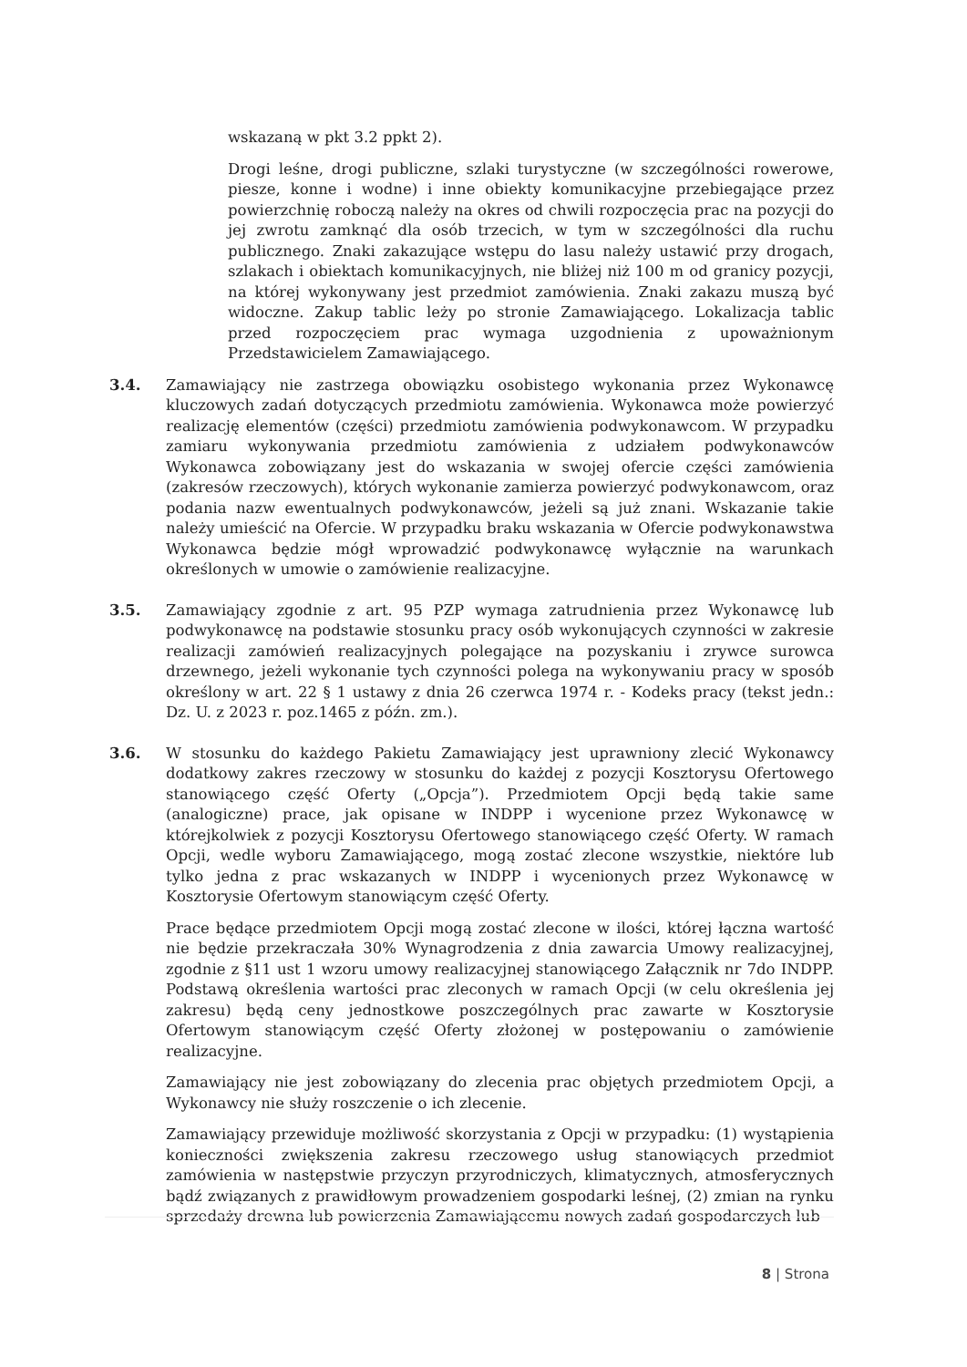wskazaną w pkt 3.2 ppkt 2).
Drogi leśne, drogi publiczne, szlaki turystyczne (w szczególności rowerowe, piesze, konne i wodne) i inne obiekty komunikacyjne przebiegające przez powierzchnię roboczą należy na okres od chwili rozpoczęcia prac na pozycji do jej zwrotu zamknąć dla osób trzecich, w tym w szczególności dla ruchu publicznego. Znaki zakazujące wstępu do lasu należy ustawić przy drogach, szlakach i obiektach komunikacyjnych, nie bliżej niż 100 m od granicy pozycji, na której wykonywany jest przedmiot zamówienia. Znaki zakazu muszą być widoczne. Zakup tablic leży po stronie Zamawiającego. Lokalizacja tablic przed rozpoczęciem prac wymaga uzgodnienia z upoważnionym Przedstawicielem Zamawiającego.
3.4. Zamawiający nie zastrzega obowiązku osobistego wykonania przez Wykonawcę kluczowych zadań dotyczących przedmiotu zamówienia. Wykonawca może powierzyć realizację elementów (części) przedmiotu zamówienia podwykonawcom. W przypadku zamiaru wykonywania przedmiotu zamówienia z udziałem podwykonawców Wykonawca zobowiązany jest do wskazania w swojej ofercie części zamówienia (zakresów rzeczowych), których wykonanie zamierza powierzyć podwykonawcom, oraz podania nazw ewentualnych podwykonawców, jeżeli są już znani. Wskazanie takie należy umieścić na Ofercie. W przypadku braku wskazania w Ofercie podwykonawstwa Wykonawca będzie mógł wprowadzić podwykonawcę wyłącznie na warunkach określonych w umowie o zamówienie realizacyjne.
3.5. Zamawiający zgodnie z art. 95 PZP wymaga zatrudnienia przez Wykonawcę lub podwykonawcę na podstawie stosunku pracy osób wykonujących czynności w zakresie realizacji zamówień realizacyjnych polegające na pozyskaniu i zrywce surowca drzewnego, jeżeli wykonanie tych czynności polega na wykonywaniu pracy w sposób określony w art. 22 § 1 ustawy z dnia 26 czerwca 1974 r. - Kodeks pracy (tekst jedn.: Dz. U. z 2023 r. poz.1465 z późn. zm.).
3.6. W stosunku do każdego Pakietu Zamawiający jest uprawniony zlecić Wykonawcy dodatkowy zakres rzeczowy w stosunku do każdej z pozycji Kosztorysu Ofertowego stanowiącego część Oferty („Opcja”). Przedmiotem Opcji będą takie same (analogiczne) prace, jak opisane w INDPP i wycenione przez Wykonawcę w którejkolwiek z pozycji Kosztorysu Ofertowego stanowiącego część Oferty. W ramach Opcji, wedle wyboru Zamawiającego, mogą zostać zlecone wszystkie, niektóre lub tylko jedna z prac wskazanych w INDPP i wycenionych przez Wykonawcę w Kosztorysie Ofertowym stanowiącym część Oferty.
Prace będące przedmiotem Opcji mogą zostać zlecone w ilości, której łączna wartość nie będzie przekraczała 30% Wynagrodzenia z dnia zawarcia Umowy realizacyjnej, zgodnie z §11 ust 1 wzoru umowy realizacyjnej stanowiącego Załącznik nr 7do INDPP. Podstawą określenia wartości prac zleconych w ramach Opcji (w celu określenia jej zakresu) będą ceny jednostkowe poszczególnych prac zawarte w Kosztorysie Ofertowym stanowiącym część Oferty złożonej w postępowaniu o zamówienie realizacyjne.
Zamawiający nie jest zobowiązany do zlecenia prac objętych przedmiotem Opcji, a Wykonawcy nie służy roszczenie o ich zlecenie.
Zamawiający przewiduje możliwość skorzystania z Opcji w przypadku: (1) wystąpienia konieczności zwiększenia zakresu rzeczowego usług stanowiących przedmiot zamówienia w następstwie przyczyn przyrodniczych, klimatycznych, atmosferycznych bądź związanych z prawidłowym prowadzeniem gospodarki leśnej, (2) zmian na rynku sprzedaży drewna lub powierzenia Zamawiającemu nowych zadań gospodarczych lub
8 | Strona